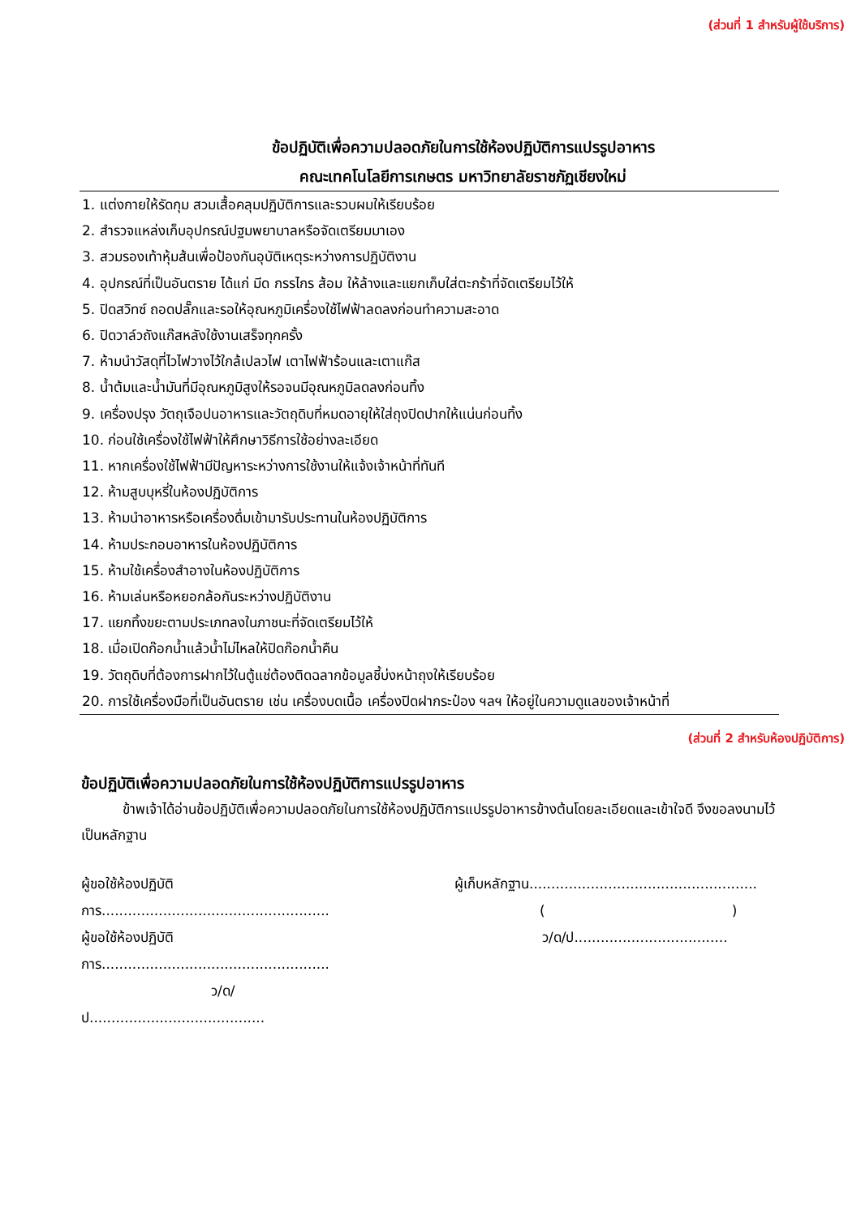(ส่วนที่ 1 สำหรับผู้ใช้บริการ)
ข้อปฏิบัติเพื่อความปลอดภัยในการใช้ห้องปฏิบัติการแปรรูปอาหาร
คณะเทคโนโลยีการเกษตร มหาวิทยาลัยราชภัฏเชียงใหม่
1. แต่งกายให้รัดกุม สวมเสื้อคลุมปฏิบัติการและรวบผมให้เรียบร้อย
2. สำรวจแหล่งเก็บอุปกรณ์ปฐมพยาบาลหรือจัดเตรียมมาเอง
3. สวมรองเท้าหุ้มส้นเพื่อป้องกันอุบัติเหตุระหว่างการปฏิบัติงาน
4. อุปกรณ์ที่เป็นอันตราย ได้แก่ มีด กรรไกร ส้อม ให้ล้างและแยกเก็บใส่ตะกร้าที่จัดเตรียมไว้ให้
5. ปิดสวิทซ์ ถอดปลั๊กและรอให้อุณหภูมิเครื่องใช้ไฟฟ้าลดลงก่อนทำความสะอาด
6. ปิดวาล์วถังแก๊สหลังใช้งานเสร็จทุกครั้ง
7. ห้ามนำวัสดุที่ไวไฟวางไว้ใกล้เปลวไฟ เตาไฟฟ้าร้อนและเตาแก๊ส
8. น้ำต้มและน้ำมันที่มีอุณหภูมิสูงให้รอจนมีอุณหภูมิลดลงก่อนทิ้ง
9. เครื่องปรุง วัตถุเจือปนอาหารและวัตถุดิบที่หมดอายุให้ใส่ถุงปิดปากให้แน่นก่อนทิ้ง
10. ก่อนใช้เครื่องใช้ไฟฟ้าให้ศึกษาวิธีการใช้อย่างละเอียด
11. หากเครื่องใช้ไฟฟ้ามีปัญหาระหว่างการใช้งานให้แจ้งเจ้าหน้าที่ทันที
12. ห้ามสูบบุหรี่ในห้องปฏิบัติการ
13. ห้ามนำอาหารหรือเครื่องดื่มเข้ามารับประทานในห้องปฏิบัติการ
14. ห้ามประกอบอาหารในห้องปฏิบัติการ
15. ห้ามใช้เครื่องสำอางในห้องปฏิบัติการ
16. ห้ามเล่นหรือหยอกล้อกันระหว่างปฏิบัติงาน
17. แยกทิ้งขยะตามประเภทลงในภาชนะที่จัดเตรียมไว้ให้
18. เมื่อเปิดก๊อกน้ำแล้วน้ำไม่ไหลให้ปิดก๊อกน้ำคืน
19. วัตถุดิบที่ต้องการฝากไว้ในตู้แช่ต้องติดฉลากข้อมูลชี้บ่งหน้าถุงให้เรียบร้อย
20. การใช้เครื่องมือที่เป็นอันตราย เช่น เครื่องบดเนื้อ เครื่องปิดฝากระป๋อง ฯลฯ ให้อยู่ในความดูแลของเจ้าหน้าที่
(ส่วนที่ 2 สำหรับห้องปฏิบัติการ)
ข้อปฏิบัติเพื่อความปลอดภัยในการใช้ห้องปฏิบัติการแปรรูปอาหาร
   ข้าพเจ้าได้อ่านข้อปฏิบัติเพื่อความปลอดภัยในการใช้ห้องปฏิบัติการแปรรูปอาหารข้างต้นโดยละเอียดและเข้าใจดี จึงขอลงนามไว้เป็นหลักฐาน
ผู้ขอใช้ห้องปฏิบัติการ....................................................
ผู้ขอใช้ห้องปฏิบัติการ....................................................
ว/ด/ป........................................
ผู้เก็บหลักฐาน....................................................
()
ว/ด/ป...................................